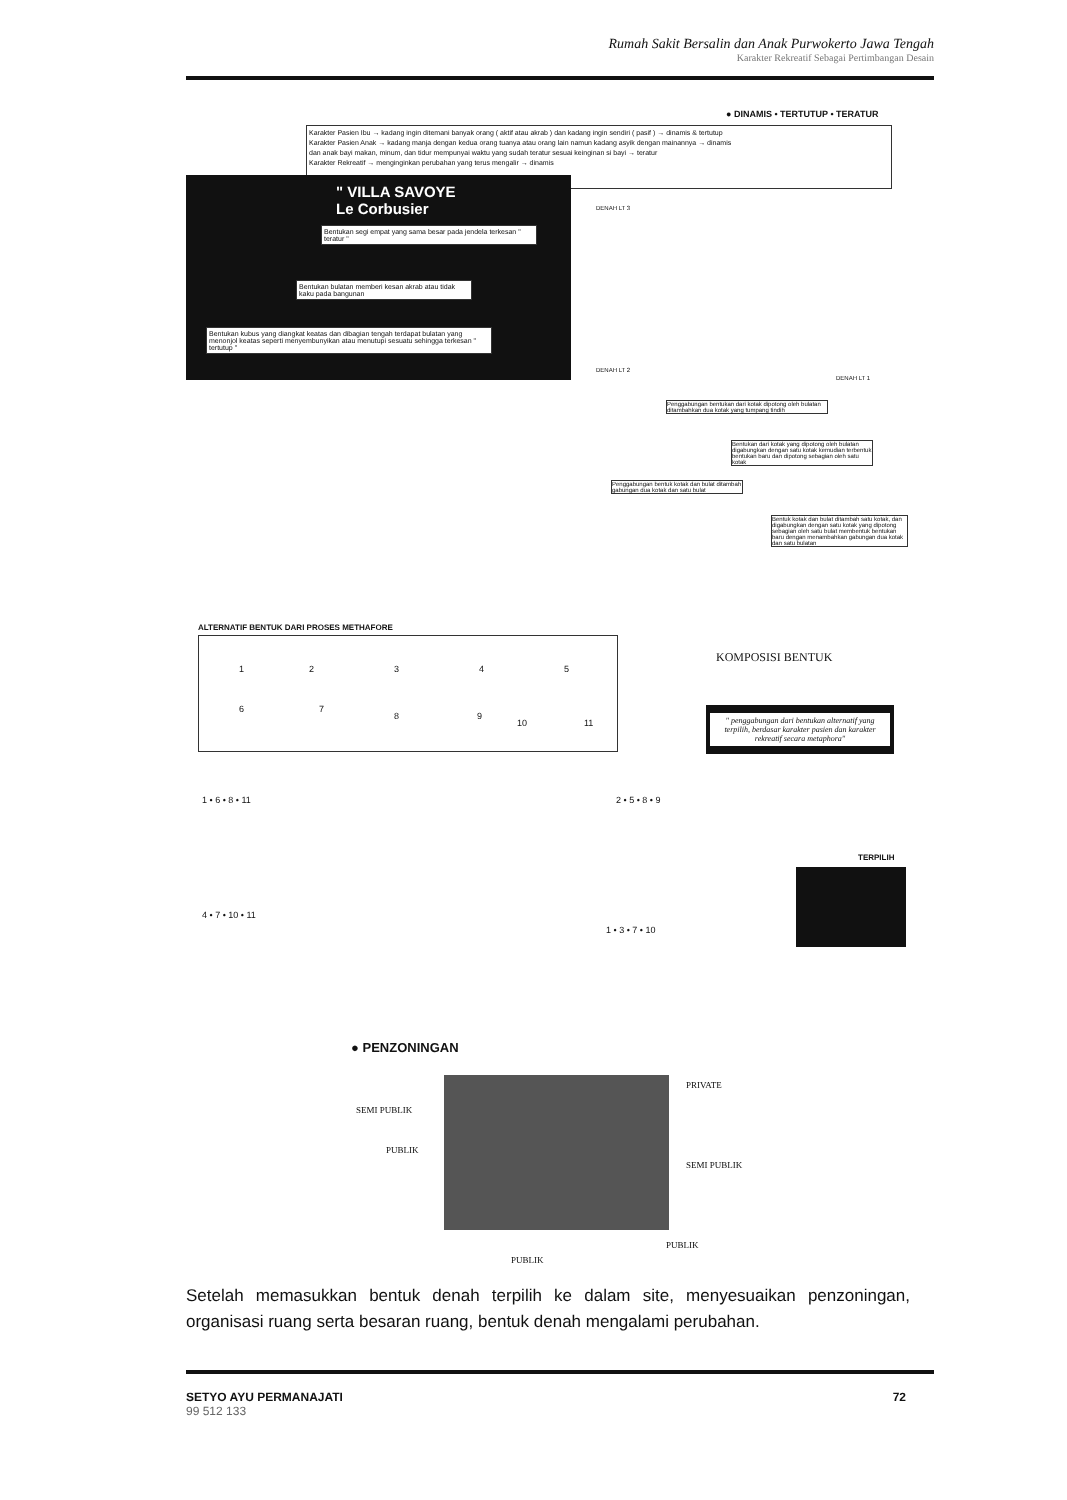Rumah Sakit Bersalin dan Anak Purwokerto Jawa Tengah
Karakter Rekreatif Sebagai Pertimbangan Desain
● DINAMIS • TERTUTUP • TERATUR
Karakter Pasien Ibu → kadang ingin ditemani banyak orang ( aktif atau akrab ) dan kadang ingin sendiri ( pasif ) → dinamis & tertutup
Karakter Pasien Anak → kadang manja dengan kedua orang tuanya atau orang lain namun kadang asyik dengan mainannya → dinamis
dan anak bayi makan, minum, dan tidur mempunyai waktu yang sudah teratur sesuai keinginan si bayi → teratur
Karakter Rekreatif → menginginkan perubahan yang terus mengalir → dinamis
" VILLA SAVOYE
Le Corbusier
Bentukan segi empat yang sama besar pada jendela terkesan " teratur "
Bentukan bulatan memberi kesan akrab atau tidak kaku pada bangunan
Bentukan kubus yang diangkat keatas dan dibagian tengah terdapat bulatan yang menonjol keatas seperti menyembunyikan atau menutupi sesuatu sehingga terkesan " tertutup "
DENAH LT 3
DENAH LT 2
DENAH LT 1
Penggabungan bentukan dari kotak dipotong oleh bulatan ditambahkan dua kotak yang tumpang tindih
Bentukan dari kotak yang dipotong oleh bulatan digabungkan dengan satu kotak kemudian terbentuk bentukan baru dan dipotong sebagian oleh satu kotak
Penggabungan bentuk kotak dan bulat ditambah gabungan dua kotak dan satu bulat
Bentuk kotak dan bulat ditambah satu kotak, dan digabungkan dengan satu kotak yang dipotong sebagian oleh satu bulat membentuk bentukan baru dengan menambahkan gabungan dua kotak dan satu bulatan
ALTERNATIF BENTUK DARI PROSES METHAFORE
1 2 3 4 5
6 7
8 9
10 11
KOMPOSISI BENTUK
" penggabungan dari bentukan alternatif yang terpilih, berdasar karakter pasien dan karakter rekreatif secara metaphora"
1 • 6 • 8 • 11 2 • 5 • 8 • 9
TERPILIH
4 • 7 • 10 • 11
1 • 3 • 7 • 10
● PENZONINGAN
PRIVATE
SEMI PUBLIK
PUBLIK
SEMI PUBLIK
PUBLIK
PUBLIK
Setelah memasukkan bentuk denah terpilih ke dalam site, menyesuaikan penzoningan, organisasi ruang serta besaran ruang, bentuk denah mengalami perubahan.
SETYO AYU PERMANAJATI
99 512 133
72